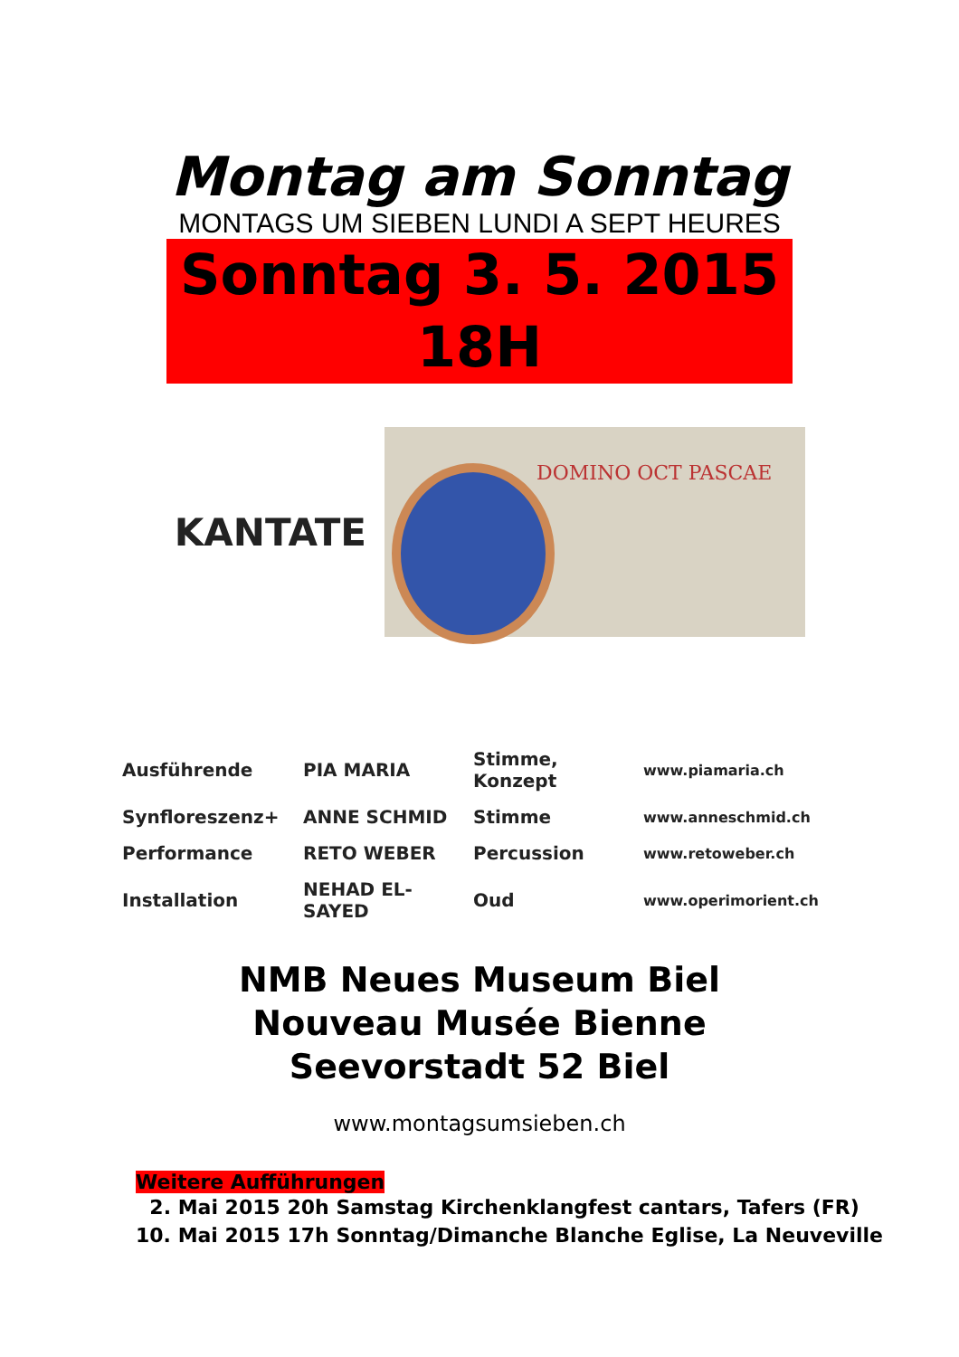Montag am Sonntag
MONTAGS UM SIEBEN LUNDI A SEPT HEURES
Sonntag 3. 5. 2015 18H
KANTATE
DOMINO OCT PASCAE
| Ausführende | PIA MARIA | Stimme, Konzept | www.piamaria.ch |
| Synfloreszenz+ | ANNE SCHMID | Stimme | www.anneschmid.ch |
| Performance | RETO WEBER | Percussion | www.retoweber.ch |
| Installation | NEHAD EL-SAYED | Oud | www.operimorient.ch |
NMB Neues Museum Biel
Nouveau Musée Bienne
Seevorstadt 52 Biel
www.montagsumsieben.ch
Weitere Aufführungen
2. Mai 2015 20h Samstag Kirchenklangfest cantars, Tafers (FR)
10. Mai 2015 17h Sonntag/Dimanche Blanche Eglise, La Neuveville